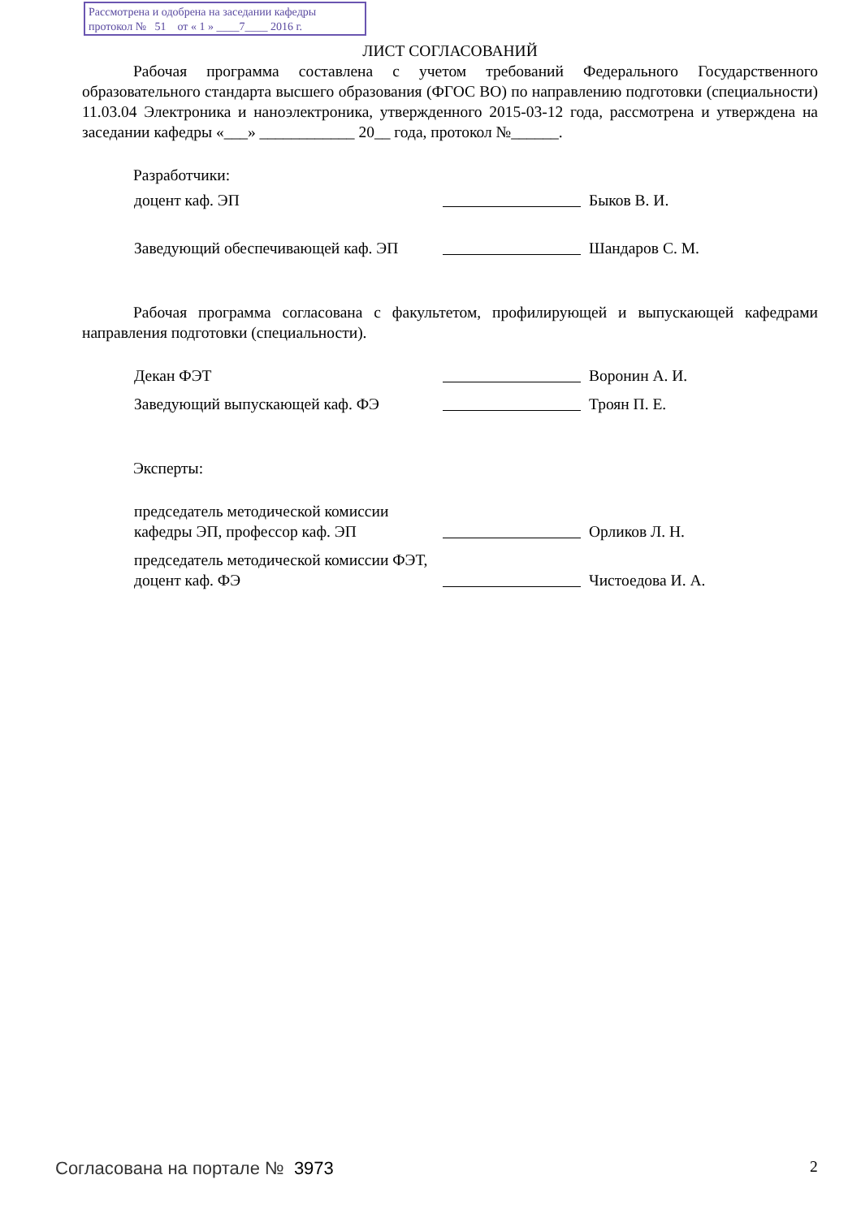Рассмотрена и одобрена на заседании кафедры
протокол № 51 от « 1 » ____7____ 2016 г.
ЛИСТ СОГЛАСОВАНИЙ
Рабочая программа составлена с учетом требований Федерального Государственного образовательного стандарта высшего образования (ФГОС ВО) по направлению подготовки (специальности) 11.03.04 Электроника и наноэлектроника, утвержденного 2015-03-12 года, рассмотрена и утверждена на заседании кафедры «___» ____________ 20__ года, протокол №______.
Разработчики:
доцент каф. ЭП
Быков В. И.
Заведующий обеспечивающей каф. ЭП
Шандаров С. М.
Рабочая программа согласована с факультетом, профилирующей и выпускающей кафедрами направления подготовки (специальности).
Декан ФЭТ
Воронин А. И.
Заведующий выпускающей каф. ФЭ
Троян П. Е.
Эксперты:
председатель методической комиссии кафедры ЭП, профессор каф. ЭП
Орликов Л. Н.
председатель методической комиссии ФЭТ, доцент каф. ФЭ
Чистоедова И. А.
Согласована на портале № 3973 2